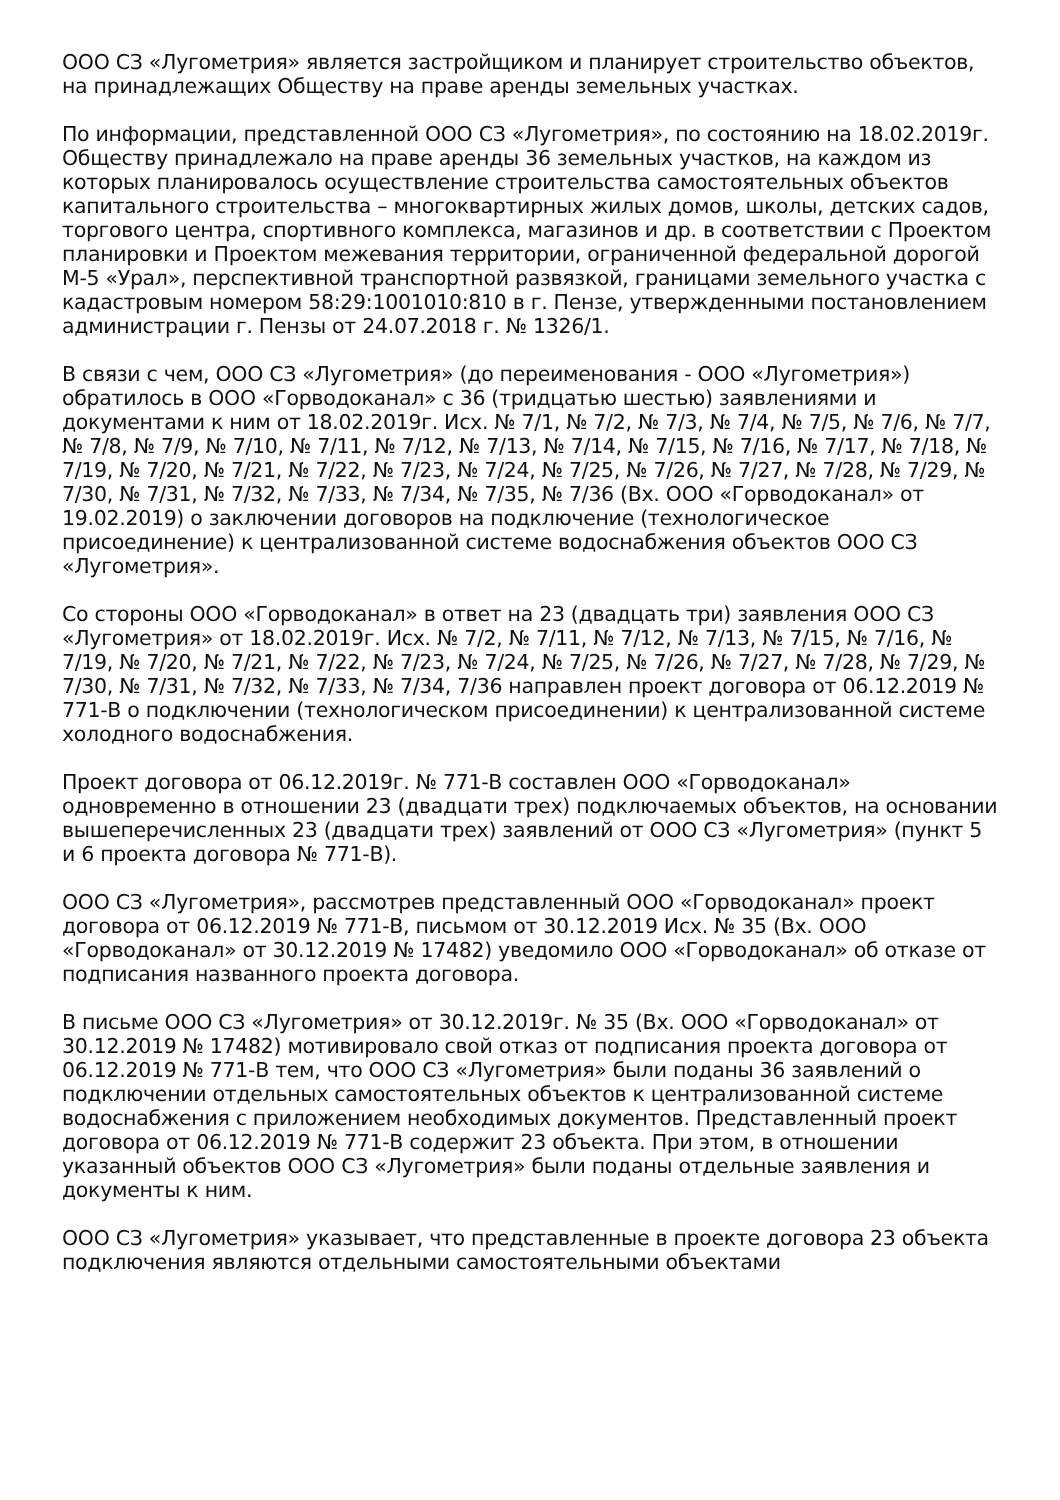ООО СЗ «Лугометрия» является застройщиком и планирует строительство объектов, на принадлежащих Обществу на праве аренды земельных участках.
По информации, представленной ООО СЗ «Лугометрия», по состоянию на 18.02.2019г. Обществу принадлежало на праве аренды 36 земельных участков, на каждом из которых планировалось осуществление строительства самостоятельных объектов капитального строительства – многоквартирных жилых домов, школы, детских садов, торгового центра, спортивного комплекса, магазинов и др. в соответствии с Проектом планировки и Проектом межевания территории, ограниченной федеральной дорогой М-5 «Урал», перспективной транспортной развязкой, границами земельного участка с кадастровым номером 58:29:1001010:810 в г. Пензе, утвержденными постановлением администрации г. Пензы от 24.07.2018 г. № 1326/1.
В связи с чем, ООО СЗ «Лугометрия» (до переименования - ООО «Лугометрия») обратилось в ООО «Горводоканал» с 36 (тридцатью шестью) заявлениями и документами к ним от 18.02.2019г. Исх. № 7/1, № 7/2, № 7/3, № 7/4, № 7/5, № 7/6, № 7/7, № 7/8, № 7/9, № 7/10, № 7/11, № 7/12, № 7/13, № 7/14, № 7/15, № 7/16, № 7/17, № 7/18, № 7/19, № 7/20, № 7/21, № 7/22, № 7/23, № 7/24, № 7/25, № 7/26, № 7/27, № 7/28, № 7/29, № 7/30, № 7/31, № 7/32, № 7/33, № 7/34, № 7/35, № 7/36 (Вх. ООО «Горводоканал» от 19.02.2019) о заключении договоров на подключение (технологическое присоединение) к централизованной системе водоснабжения объектов ООО СЗ «Лугометрия».
Со стороны ООО «Горводоканал» в ответ на 23 (двадцать три) заявления ООО СЗ «Лугометрия» от 18.02.2019г. Исх. № 7/2, № 7/11, № 7/12, № 7/13, № 7/15, № 7/16, № 7/19, № 7/20, № 7/21, № 7/22, № 7/23, № 7/24, № 7/25, № 7/26, № 7/27, № 7/28, № 7/29, № 7/30, № 7/31, № 7/32, № 7/33, № 7/34, 7/36 направлен проект договора от 06.12.2019 № 771-В о подключении (технологическом присоединении) к централизованной системе холодного водоснабжения.
Проект договора от 06.12.2019г. № 771-В составлен ООО «Горводоканал» одновременно в отношении 23 (двадцати трех) подключаемых объектов, на основании вышеперечисленных 23 (двадцати трех) заявлений от ООО СЗ «Лугометрия» (пункт 5 и 6 проекта договора № 771-В).
ООО СЗ «Лугометрия», рассмотрев представленный ООО «Горводоканал» проект договора от 06.12.2019 № 771-В, письмом от 30.12.2019 Исх. № 35 (Вх. ООО «Горводоканал» от 30.12.2019 № 17482) уведомило ООО «Горводоканал» об отказе от подписания названного проекта договора.
В письме ООО СЗ «Лугометрия» от 30.12.2019г. № 35 (Вх. ООО «Горводоканал» от 30.12.2019 № 17482) мотивировало свой отказ от подписания проекта договора от 06.12.2019 № 771-В тем, что ООО СЗ «Лугометрия» были поданы 36 заявлений о подключении отдельных самостоятельных объектов к централизованной системе водоснабжения с приложением необходимых документов. Представленный проект договора от 06.12.2019 № 771-В содержит 23 объекта. При этом, в отношении указанный объектов ООО СЗ «Лугометрия» были поданы отдельные заявления и документы к ним.
ООО СЗ «Лугометрия» указывает, что представленные в проекте договора 23 объекта подключения являются отдельными самостоятельными объектами